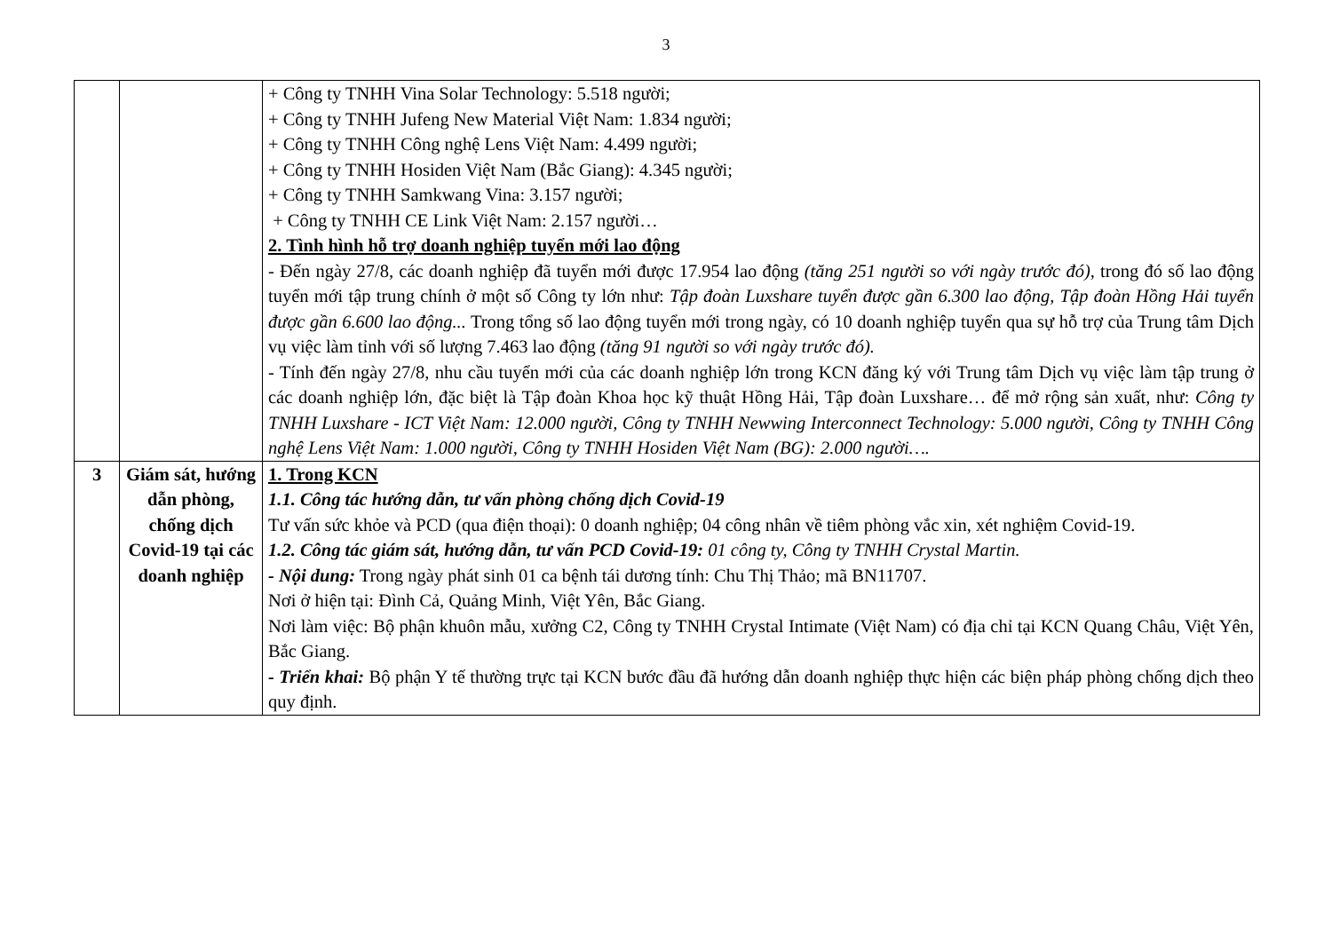3
| | | + Công ty TNHH Vina Solar Technology: 5.518 người; + Công ty TNHH Jufeng New Material Việt Nam: 1.834 người; + Công ty TNHH Công nghệ Lens Việt Nam: 4.499 người; + Công ty TNHH Hosiden Việt Nam (Bắc Giang): 4.345 người; + Công ty TNHH Samkwang Vina: 3.157 người; + Công ty TNHH CE Link Việt Nam: 2.157 người… 2. Tình hình hỗ trợ doanh nghiệp tuyển mới lao động - Đến ngày 27/8, các doanh nghiệp đã tuyển mới được 17.954 lao động (tăng 251 người so với ngày trước đó) , trong đó số lao động tuyển mới tập trung chính ở một số Công ty lớn như: Tập đoàn Luxshare tuyển được gần 6.300 lao động, Tập đoàn Hồng Hải tuyển được gần 6.600 lao động... Trong tổng số lao động tuyển mới trong ngày, có 10 doanh nghiệp tuyển qua sự hỗ trợ của Trung tâm Dịch vụ việc làm tỉnh với số lượng 7.463 lao động (tăng 91 người so với ngày trước đó). - Tính đến ngày 27/8, nhu cầu tuyển mới của các doanh nghiệp lớn trong KCN đăng ký với Trung tâm Dịch vụ việc làm tập trung ở các doanh nghiệp lớn, đặc biệt là Tập đoàn Khoa học kỹ thuật Hồng Hải, Tập đoàn Luxshare… để mở rộng sản xuất, như: Công ty TNHH Luxshare - ICT Việt Nam: 12.000 người, Công ty TNHH Newwing Interconnect Technology: 5.000 người, Công ty TNHH Công nghệ Lens Việt Nam: 1.000 người, Công ty TNHH Hosiden Việt Nam (BG): 2.000 người…. |
| 3 | Giám sát, hướng dẫn phòng, chống dịch Covid-19 tại các doanh nghiệp | 1. Trong KCN 1.1. Công tác hướng dẫn, tư vấn phòng chống dịch Covid-19 Tư vấn sức khỏe và PCD (qua điện thoại): 0 doanh nghiệp; 04 công nhân về tiêm phòng vắc xin, xét nghiệm Covid-19. 1.2. Công tác giám sát, hướng dẫn, tư vấn PCD Covid-19: 01 công ty, Công ty TNHH Crystal Martin. - Nội dung: Trong ngày phát sinh 01 ca bệnh tái dương tính: Chu Thị Thảo; mã BN11707. Nơi ở hiện tại: Đình Cả, Quảng Minh, Việt Yên, Bắc Giang. Nơi làm việc: Bộ phận khuôn mẫu, xưởng C2, Công ty TNHH Crystal Intimate (Việt Nam) có địa chỉ tại KCN Quang Châu, Việt Yên, Bắc Giang. - Triển khai: Bộ phận Y tế thường trực tại KCN bước đầu đã hướng dẫn doanh nghiệp thực hiện các biện pháp phòng chống dịch theo quy định. |